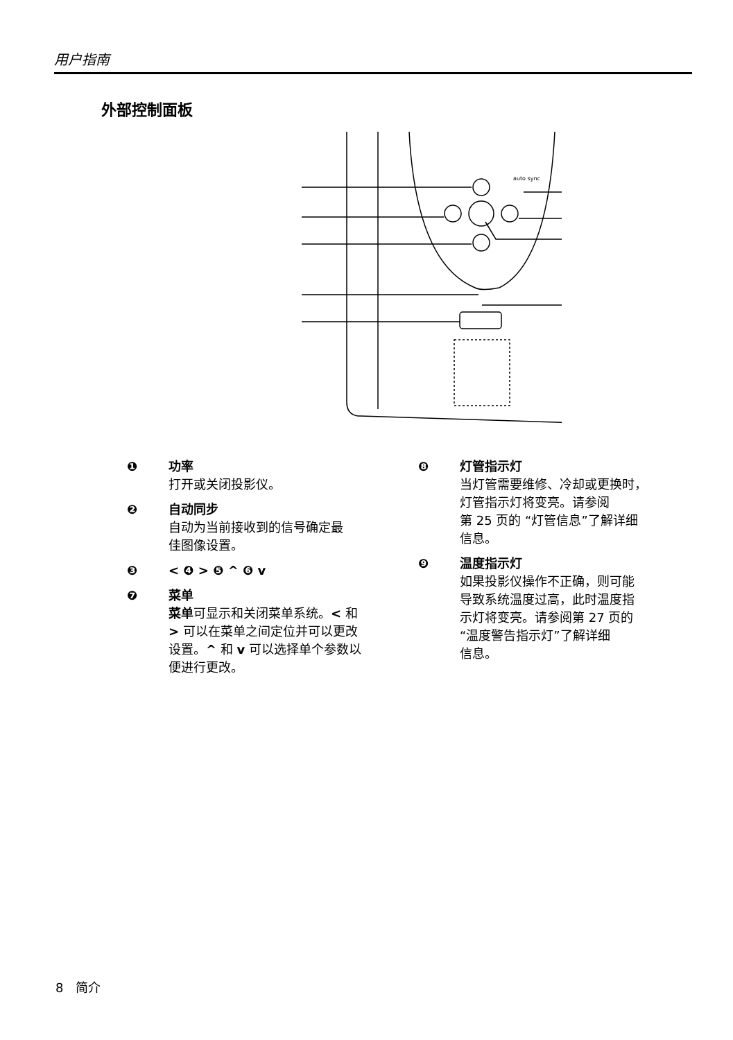用户指南
外部控制面板
auto sync
❶ 功率
打开或关闭投影仪。
❷ 自动同步
自动为当前接收到的信号确定最
佳图像设置。
❸ < ❹ > ❺ ^ ❻ v
❼ 菜单
菜单可显示和关闭菜单系统。< 和
> 可以在菜单之间定位并可以更改
设置。^ 和 v 可以选择单个参数以
便进行更改。
❽ 灯管指示灯
当灯管需要维修、冷却或更换时，
灯管指示灯将变亮。请参阅
第 25 页的 “灯管信息”了解详细
信息。
❾ 温度指示灯
如果投影仪操作不正确，则可能
导致系统温度过高，此时温度指
示灯将变亮。请参阅第 27 页的
“温度警告指示灯”了解详细
信息。
8 简介